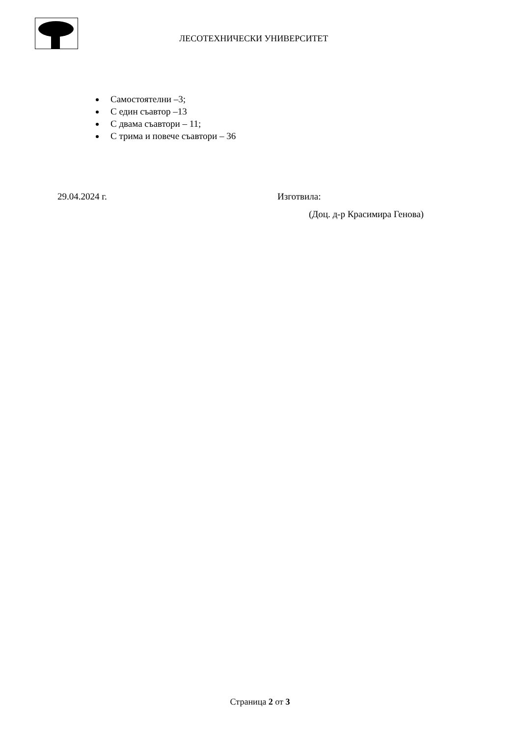ЛЕСОТЕХНИЧЕСКИ УНИВЕРСИТЕТ
Самостоятелни –3;
С един съавтор –13
С двама съавтори – 11;
С трима и повече съавтори – 36
29.04.2024 г. Изготвила:
(Доц. д-р Красимира Генова)
Страница 2 от 3